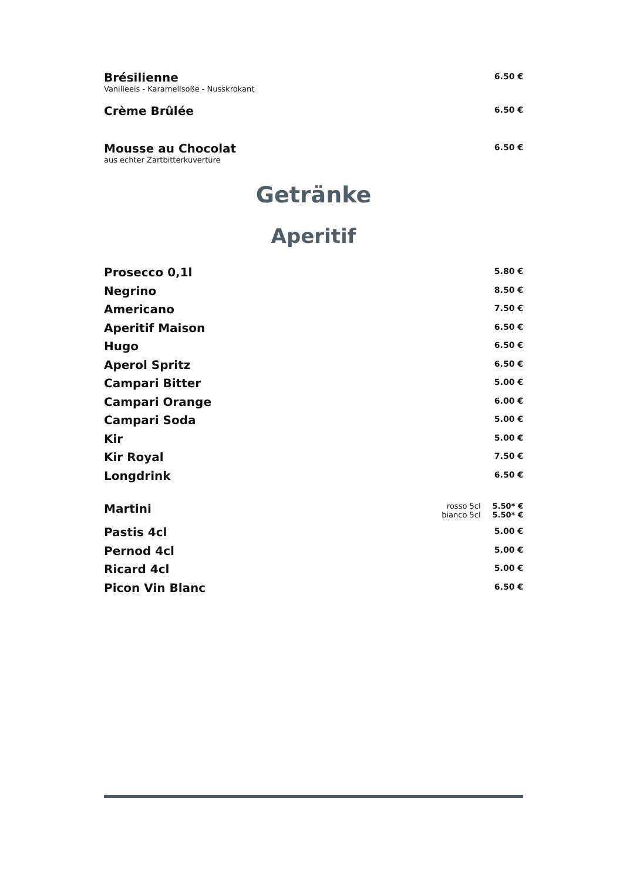Brésilienne
Vanilleeis - Karamellsoße - Nusskrokant
6.50 €
Crème Brûlée
6.50 €
Mousse au Chocolat
aus echter Zartbitterkuvertüre
6.50 €
Getränke
Aperitif
Prosecco 0,1l
5.80 €
Negrino
8.50 €
Americano
7.50 €
Aperitif Maison
6.50 €
Hugo
6.50 €
Aperol Spritz
6.50 €
Campari Bitter
5.00 €
Campari Orange
6.00 €
Campari Soda
5.00 €
Kir
5.00 €
Kir Royal
7.50 €
Longdrink
6.50 €
Martini
rosso 5cl
bianco 5cl
5.50* €
5.50* €
Pastis 4cl
5.00 €
Pernod 4cl
5.00 €
Ricard 4cl
5.00 €
Picon Vin Blanc
6.50 €